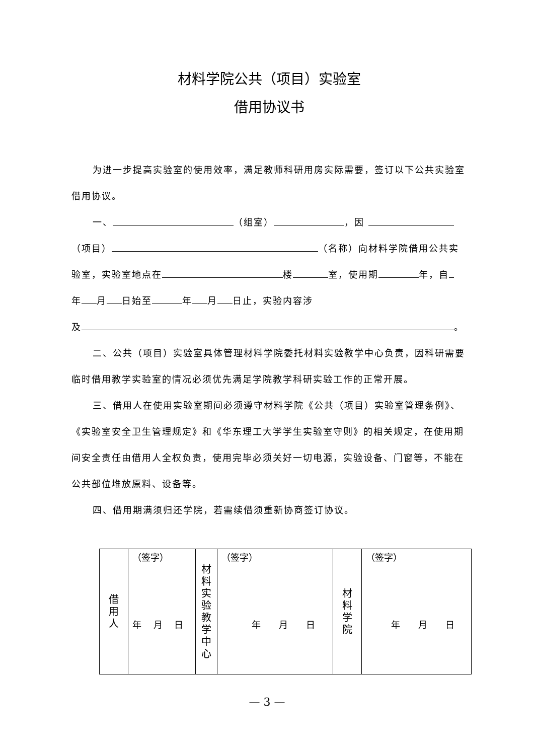材料学院公共（项目）实验室
借用协议书
为进一步提高实验室的使用效率，满足教师科研用房实际需要，签订以下公共实验室借用协议。
一、 （组室） ，因
（项目） （名称）向材料学院借用公共实验室，实验室地点在 楼 室，使用期 年，自 年 月 日始至 年 月 日止，实验内容涉
及 。
二、公共（项目）实验室具体管理材料学院委托材料实验教学中心负责，因科研需要临时借用教学实验室的情况必须优先满足学院教学科研实验工作的正常开展。
三、借用人在使用实验室期间必须遵守材料学院《公共（项目）实验室管理条例》、《实验室安全卫生管理规定》和《华东理工大学学生实验室守则》的相关规定，在使用期间安全责任由借用人全权负责，使用完毕必须关好一切电源，实验设备、门窗等，不能在公共部位堆放原料、设备等。
四、借用期满须归还学院，若需续借须重新协商签订协议。
| 借 用 人 | （签字） 年 月 日 | 材 料 实 验 教 学 中 心 | （签字） 年 月 日 | 材 料 学 院 | （签字） 年 月 日 |
— 3 —